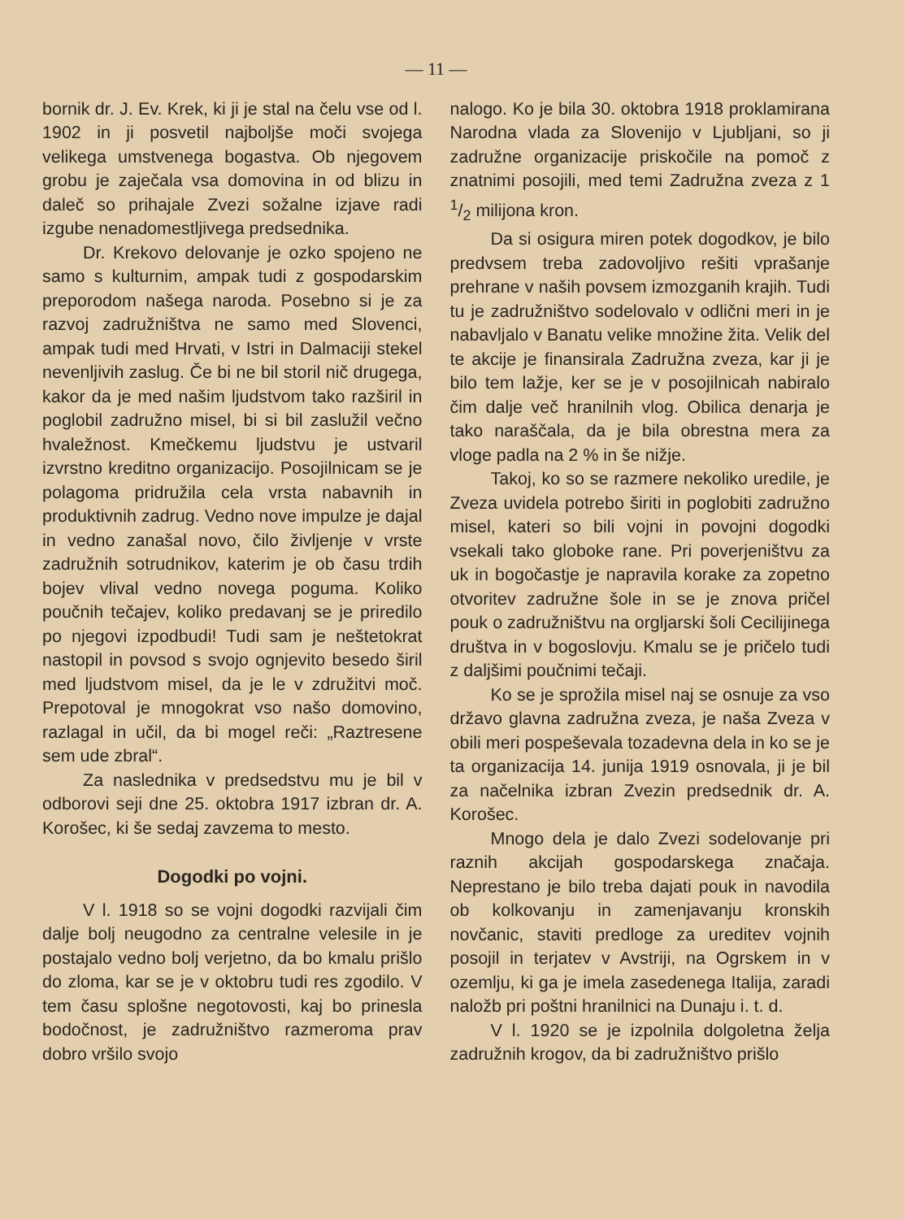— 11 —
bornik dr. J. Ev. Krek, ki ji je stal na čelu vse od l. 1902 in ji posvetil najboljše moči svojega velikega umstvenega bogastva. Ob njegovem grobu je zaječala vsa domovina in od blizu in daleč so prihajale Zvezi sožalne izjave radi izgube nenadomestljivega predsednika.
Dr. Krekovo delovanje je ozko spojeno ne samo s kulturnim, ampak tudi z gospodarskim preporodom našega naroda. Posebno si je za razvoj zadružništva ne samo med Slovenci, ampak tudi med Hrvati, v Istri in Dalmaciji stekel nevenljivih zaslug. Če bi ne bil storil nič drugega, kakor da je med našim ljudstvom tako razširil in poglobil zadružno misel, bi si bil zaslužil večno hvaležnost. Kmečkemu ljudstvu je ustvaril izvrstno kreditno organizacijo. Posojilnicam se je polagoma pridružila cela vrsta nabavnih in produktivnih zadrug. Vedno nove impulze je dajal in vedno zanašal novo, čilo življenje v vrste zadružnih sotrudnikov, katerim je ob času trdih bojev vlival vedno novega poguma. Koliko poučnih tečajev, koliko predavanj se je priredilo po njegovi izpodbudi! Tudi sam je neštetokrat nastopil in povsod s svojo ognjevito besedo širil med ljudstvom misel, da je le v združitvi moč. Prepotoval je mnogokrat vso našo domovino, razlagal in učil, da bi mogel reči: „Raztresene sem ude zbral“.
Za naslednika v predsedstvu mu je bil v odborovi seji dne 25. oktobra 1917 izbran dr. A. Korošec, ki še sedaj zavzema to mesto.
Dogodki po vojni.
V l. 1918 so se vojni dogodki razvijali čim dalje bolj neugodno za centralne velesile in je postajalo vedno bolj verjetno, da bo kmalu prišlo do zloma, kar se je v oktobru tudi res zgodilo. V tem času splošne negotovosti, kaj bo prinesla bodočnost, je zadružništvo razmeroma prav dobro vršilo svojo
nalogo. Ko je bila 30. oktobra 1918 proklamirana Narodna vlada za Slovenijo v Ljubljani, so ji zadružne organizacije priskočile na pomoč z znatnimi posojili, med temi Zadružna zveza z 1 1/2 milijona kron.
Da si osigura miren potek dogodkov, je bilo predvsem treba zadovoljivo rešiti vprašanje prehrane v naših povsem izmozganih krajih. Tudi tu je zadružništvo sodelovalo v odlični meri in je nabavljalo v Banatu velike množine žita. Velik del te akcije je finansirala Zadružna zveza, kar ji je bilo tem lažje, ker se je v posojilnicah nabiralo čim dalje več hranilnih vlog. Obilica denarja je tako naraščala, da je bila obrestna mera za vloge padla na 2 % in še nižje.
Takoj, ko so se razmere nekoliko uredile, je Zveza uvidela potrebo širiti in poglobiti zadružno misel, kateri so bili vojni in povojni dogodki vsekali tako globoke rane. Pri poverjeništvu za uk in bogočastje je napravila korake za zopetno otvoritev zadružne šole in se je znova pričel pouk o zadružništvu na orgljarski šoli Cecilijinega društva in v bogoslovju. Kmalu se je pričelo tudi z daljšimi poučnimi tečaji.
Ko se je sprožila misel naj se osnuje za vso državo glavna zadružna zveza, je naša Zveza v obili meri pospeševala tozadevna dela in ko se je ta organizacija 14. junija 1919 osnovala, ji je bil za načelnika izbran Zvezin predsednik dr. A. Korošec.
Mnogo dela je dalo Zvezi sodelovanje pri raznih akcijah gospodarskega značaja. Neprestano je bilo treba dajati pouk in navodila ob kolkovanju in zamenjavanju kronskih novčanic, staviti predloge za ureditev vojnih posojil in terjatev v Avstriji, na Ogrskem in v ozemlju, ki ga je imela zasedenega Italija, zaradi naložb pri poštni hranilnici na Dunaju i. t. d.
V l. 1920 se je izpolnila dolgoletna želja zadružnih krogov, da bi zadružništvo prišlo